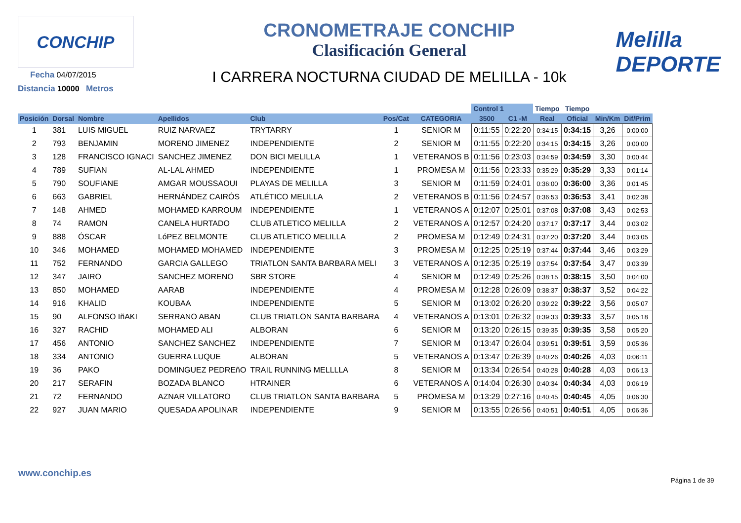CONCHIP
Fecha 04/07/2015
Distancia 10000 Metros
CRONOMETRAJE CONCHIP
Clasificación General
I CARRERA NOCTURNA CIUDAD DE MELILLA - 10k
Melilla
DEPORTE
| | | | | | | | Control 1 | | Tiempo | Tiempo | | |
| --- | --- | --- | --- | --- | --- | --- | --- | --- | --- | --- | --- | --- |
| Posición | Dorsal | Nombre | Apellidos | Club | Pos/Cat | CATEGORIA | 3500 | C1 -M | Real | Oficial | Min/Km | Dif/Prim |
| 1 | 381 | LUIS MIGUEL | RUIZ NARVAEZ | TRYTARRY | 1 | SENIOR M | 0:11:55 | 0:22:20 | 0:34:15 | 0:34:15 | 3,26 | 0:00:00 |
| 2 | 793 | BENJAMIN | MORENO JIMENEZ | INDEPENDIENTE | 2 | SENIOR M | 0:11:55 | 0:22:20 | 0:34:15 | 0:34:15 | 3,26 | 0:00:00 |
| 3 | 128 | FRANCISCO IGNACI | SANCHEZ JIMENEZ | DON BICI MELILLA | 1 | VETERANOS B | 0:11:56 | 0:23:03 | 0:34:59 | 0:34:59 | 3,30 | 0:00:44 |
| 4 | 789 | SUFIAN | AL-LAL AHMED | INDEPENDIENTE | 1 | PROMESA M | 0:11:56 | 0:23:33 | 0:35:29 | 0:35:29 | 3,33 | 0:01:14 |
| 5 | 790 | SOUFIANE | AMGAR MOUSSAOUI | PLAYAS DE MELILLA | 3 | SENIOR M | 0:11:59 | 0:24:01 | 0:36:00 | 0:36:00 | 3,36 | 0:01:45 |
| 6 | 663 | GABRIEL | HERNÁNDEZ CAIRÓS | ATLÉTICO MELILLA | 2 | VETERANOS B | 0:11:56 | 0:24:57 | 0:36:53 | 0:36:53 | 3,41 | 0:02:38 |
| 7 | 148 | AHMED | MOHAMED KARROUM | INDEPENDIENTE | 1 | VETERANOS A | 0:12:07 | 0:25:01 | 0:37:08 | 0:37:08 | 3,43 | 0:02:53 |
| 8 | 74 | RAMON | CANELA HURTADO | CLUB ATLETICO MELILLA | 2 | VETERANOS A | 0:12:57 | 0:24:20 | 0:37:17 | 0:37:17 | 3,44 | 0:03:02 |
| 9 | 888 | ÓSCAR | LóPEZ BELMONTE | CLUB ATLETICO MELILLA | 2 | PROMESA M | 0:12:49 | 0:24:31 | 0:37:20 | 0:37:20 | 3,44 | 0:03:05 |
| 10 | 346 | MOHAMED | MOHAMED MOHAMED | INDEPENDIENTE | 3 | PROMESA M | 0:12:25 | 0:25:19 | 0:37:44 | 0:37:44 | 3,46 | 0:03:29 |
| 11 | 752 | FERNANDO | GARCIA GALLEGO | TRIATLON SANTA BARBARA MELI | 3 | VETERANOS A | 0:12:35 | 0:25:19 | 0:37:54 | 0:37:54 | 3,47 | 0:03:39 |
| 12 | 347 | JAIRO | SANCHEZ MORENO | SBR STORE | 4 | SENIOR M | 0:12:49 | 0:25:26 | 0:38:15 | 0:38:15 | 3,50 | 0:04:00 |
| 13 | 850 | MOHAMED | AARAB | INDEPENDIENTE | 4 | PROMESA M | 0:12:28 | 0:26:09 | 0:38:37 | 0:38:37 | 3,52 | 0:04:22 |
| 14 | 916 | KHALID | KOUBAA | INDEPENDIENTE | 5 | SENIOR M | 0:13:02 | 0:26:20 | 0:39:22 | 0:39:22 | 3,56 | 0:05:07 |
| 15 | 90 | ALFONSO IñAKI | SERRANO ABAN | CLUB TRIATLON SANTA BARBARA | 4 | VETERANOS A | 0:13:01 | 0:26:32 | 0:39:33 | 0:39:33 | 3,57 | 0:05:18 |
| 16 | 327 | RACHID | MOHAMED ALI | ALBORAN | 6 | SENIOR M | 0:13:20 | 0:26:15 | 0:39:35 | 0:39:35 | 3,58 | 0:05:20 |
| 17 | 456 | ANTONIO | SANCHEZ SANCHEZ | INDEPENDIENTE | 7 | SENIOR M | 0:13:47 | 0:26:04 | 0:39:51 | 0:39:51 | 3,59 | 0:05:36 |
| 18 | 334 | ANTONIO | GUERRA LUQUE | ALBORAN | 5 | VETERANOS A | 0:13:47 | 0:26:39 | 0:40:26 | 0:40:26 | 4,03 | 0:06:11 |
| 19 | 36 | PAKO | DOMINGUEZ PEDREñO | TRAIL RUNNING MELLLLA | 8 | SENIOR M | 0:13:34 | 0:26:54 | 0:40:28 | 0:40:28 | 4,03 | 0:06:13 |
| 20 | 217 | SERAFIN | BOZADA BLANCO | HTRAINER | 6 | VETERANOS A | 0:14:04 | 0:26:30 | 0:40:34 | 0:40:34 | 4,03 | 0:06:19 |
| 21 | 72 | FERNANDO | AZNAR VILLATORO | CLUB TRIATLON SANTA BARBARA | 5 | PROMESA M | 0:13:29 | 0:27:16 | 0:40:45 | 0:40:45 | 4,05 | 0:06:30 |
| 22 | 927 | JUAN MARIO | QUESADA APOLINAR | INDEPENDIENTE | 9 | SENIOR M | 0:13:55 | 0:26:56 | 0:40:51 | 0:40:51 | 4,05 | 0:06:36 |
www.conchip.es
Página 1 de 39